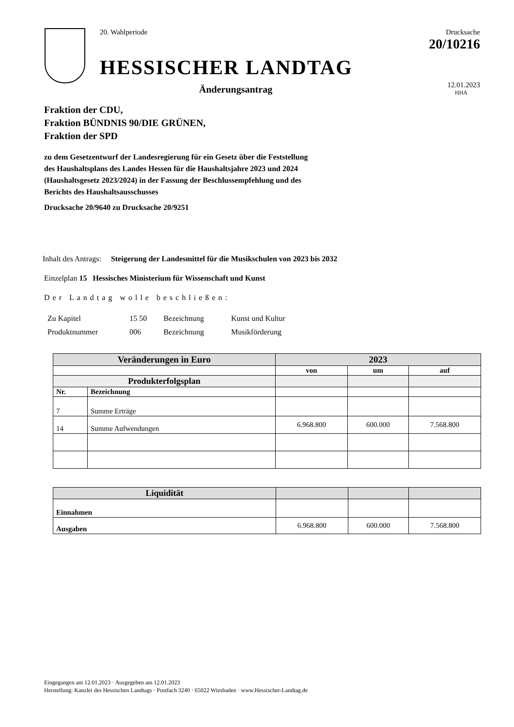20. Wahlperiode
HESSISCHER LANDTAG
Änderungsantrag
Drucksache 20/10216
12.01.2023
HHA
Fraktion der CDU,
Fraktion BÜNDNIS 90/DIE GRÜNEN,
Fraktion der SPD
zu dem Gesetzentwurf der Landesregierung für ein Gesetz über die Feststellung des Haushaltsplans des Landes Hessen für die Haushaltsjahre 2023 und 2024 (Haushaltsgesetz 2023/2024) in der Fassung der Beschlussempfehlung und des Berichts des Haushaltsausschusses
Drucksache 20/9640 zu Drucksache 20/9251
Inhalt des Antrags: Steigerung der Landesmittel für die Musikschulen von 2023 bis 2032
Einzelplan 15 Hessisches Ministerium für Wissenschaft und Kunst
Der Landtag wolle beschließen:
| Zu Kapitel | 15 50 | Bezeichnung | Kunst und Kultur |
| Produktnummer | 006 | Bezeichnung | Musikförderung |
| Veränderungen in Euro | | 2023 | | |
| --- | --- | --- | --- | --- |
| | | von | um | auf |
| Produkterfolgsplan | | | | |
| Nr. | Bezeichnung | | | |
| 7 | Summe Erträge | | | |
| 14 | Summe Aufwendungen | 6.968.800 | 600.000 | 7.568.800 |
| Liquidität | | | |
| Einnahmen | | | |
| Ausgaben | 6.968.800 | 600.000 | 7.568.800 |
Eingegangen am 12.01.2023 · Ausgegeben am 12.01.2023
Herstellung: Kanzlei des Hessischen Landtags · Postfach 3240 · 65022 Wiesbaden · www.Hessischer-Landtag.de